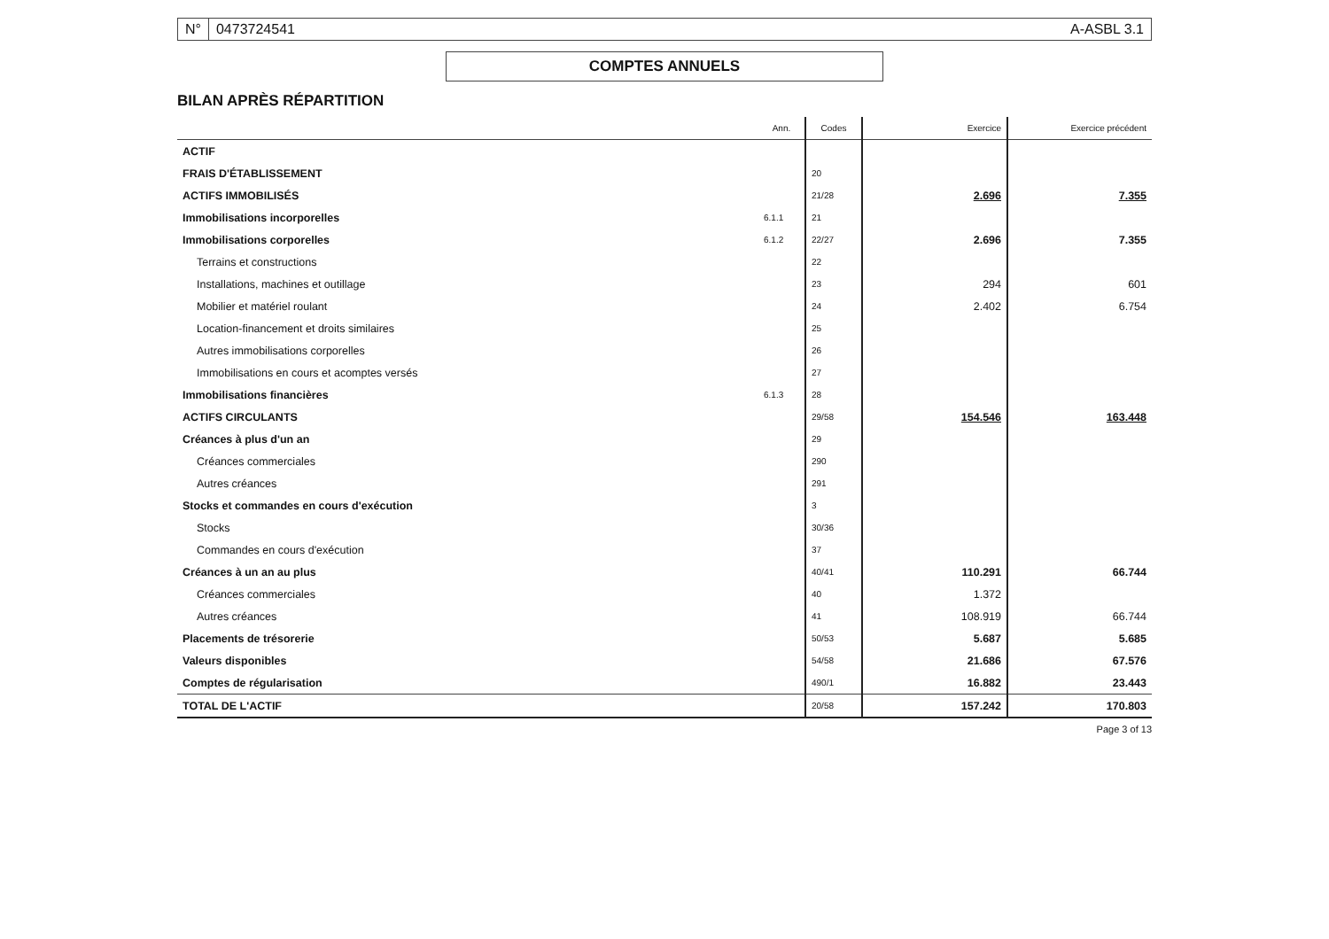N° 0473724541 A-ASBL 3.1
COMPTES ANNUELS
BILAN APRÈS RÉPARTITION
| | Ann. | Codes | Exercice | Exercice précédent |
| --- | --- | --- | --- | --- |
| ACTIF | | | | |
| FRAIS D'ÉTABLISSEMENT | | 20 | | |
| ACTIFS IMMOBILISÉS | | 21/28 | 2.696 | 7.355 |
| Immobilisations incorporelles | 6.1.1 | 21 | | |
| Immobilisations corporelles | 6.1.2 | 22/27 | 2.696 | 7.355 |
| Terrains et constructions | | 22 | | |
| Installations, machines et outillage | | 23 | 294 | 601 |
| Mobilier et matériel roulant | | 24 | 2.402 | 6.754 |
| Location-financement et droits similaires | | 25 | | |
| Autres immobilisations corporelles | | 26 | | |
| Immobilisations en cours et acomptes versés | | 27 | | |
| Immobilisations financières | 6.1.3 | 28 | | |
| ACTIFS CIRCULANTS | | 29/58 | 154.546 | 163.448 |
| Créances à plus d'un an | | 29 | | |
| Créances commerciales | | 290 | | |
| Autres créances | | 291 | | |
| Stocks et commandes en cours d'exécution | | 3 | | |
| Stocks | | 30/36 | | |
| Commandes en cours d'exécution | | 37 | | |
| Créances à un an au plus | | 40/41 | 110.291 | 66.744 |
| Créances commerciales | | 40 | 1.372 | |
| Autres créances | | 41 | 108.919 | 66.744 |
| Placements de trésorerie | | 50/53 | 5.687 | 5.685 |
| Valeurs disponibles | | 54/58 | 21.686 | 67.576 |
| Comptes de régularisation | | 490/1 | 16.882 | 23.443 |
| TOTAL DE L'ACTIF | | 20/58 | 157.242 | 170.803 |
Page 3 of 13